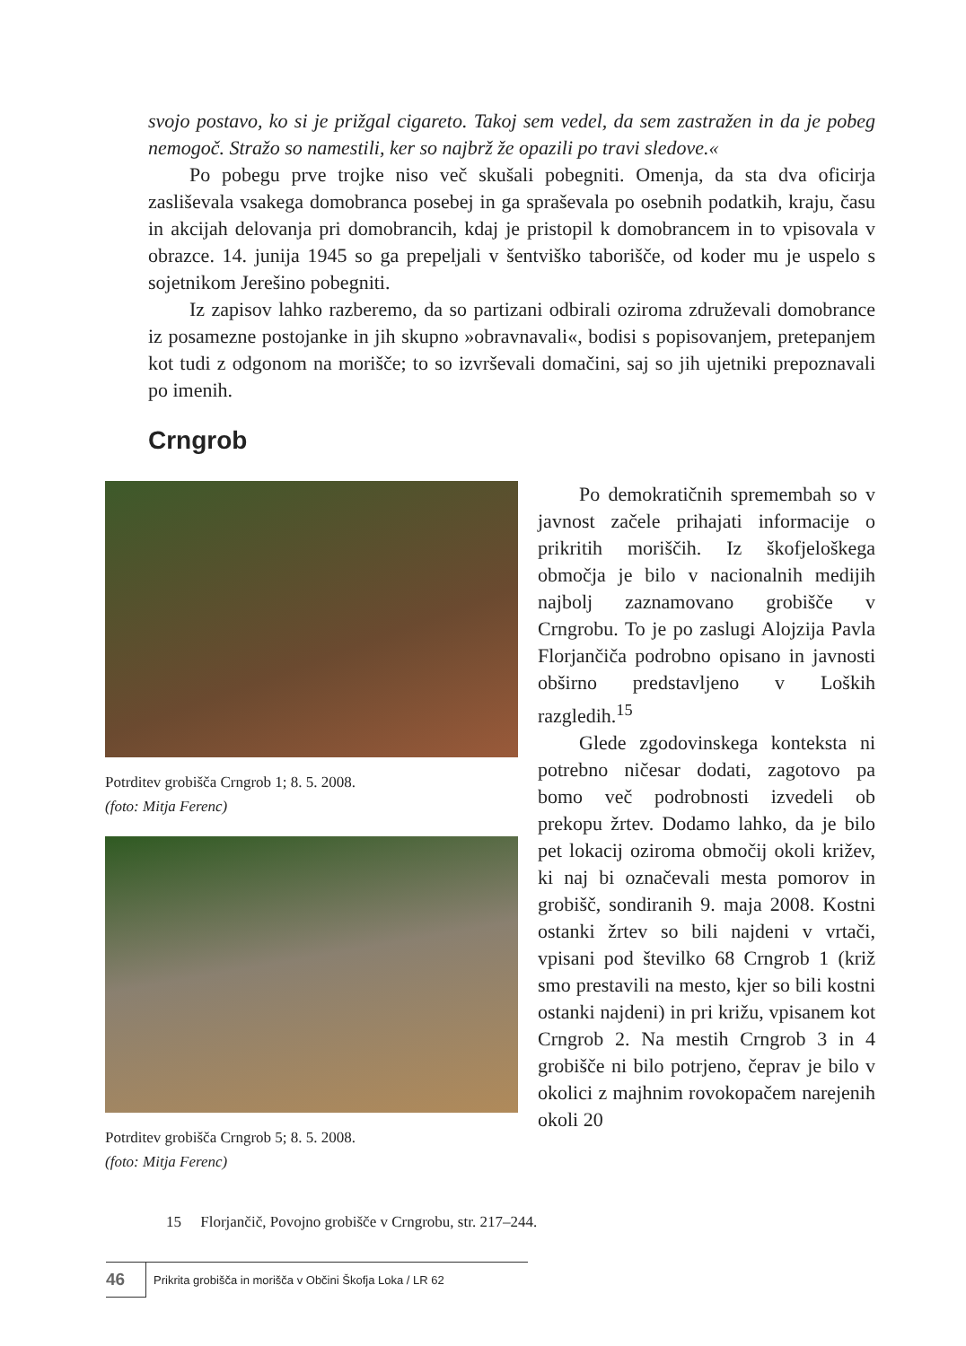svojo postavo, ko si je prižgal cigareto. Takoj sem vedel, da sem zastražen in da je pobeg nemogoč. Stražo so namestili, ker so najbrž že opazili po travi sledove.«
Po pobegu prve trojke niso več skušali pobegniti. Omenja, da sta dva oficirja zasliševala vsakega domobranca posebej in ga spraševala po osebnih podatkih, kraju, času in akcijah delovanja pri domobrancih, kdaj je pristopil k domobrancem in to vpisovala v obrazce. 14. junija 1945 so ga prepeljali v šentviško taborišče, od koder mu je uspelo s sojetnikom Jerešino pobegniti.
Iz zapisov lahko razberemo, da so partizani odbirali oziroma združevali domobrance iz posamezne postojanke in jih skupno »obravnavali«, bodisi s popisovanjem, pretepanjem kot tudi z odgonom na morišče; to so izvrševali domačini, saj so jih ujetniki prepoznavali po imenih.
Crngrob
Potrditev grobišča Crngrob 1; 8. 5. 2008.
(foto: Mitja Ferenc)
Potrditev grobišča Crngrob 5; 8. 5. 2008.
(foto: Mitja Ferenc)
Po demokratičnih spremembah so v javnost začele prihajati informacije o prikritih moriščih. Iz škofjeloškega območja je bilo v nacionalnih medijih najbolj zaznamovano grobišče v Crngrobu. To je po zaslugi Alojzija Pavla Florjančiča podrobno opisano in javnosti obširno predstavljeno v Loških razgledih.<sup>15</sup>
Glede zgodovinskega konteksta ni potrebno ničesar dodati, zagotovo pa bomo več podrobnosti izvedeli ob prekopu žrtev. Dodamo lahko, da je bilo pet lokacij oziroma območij okoli križev, ki naj bi označevali mesta pomorov in grobišč, sondiranih 9. maja 2008. Kostni ostanki žrtev so bili najdeni v vrtači, vpisani pod številko 68 Crngrob 1 (križ smo prestavili na mesto, kjer so bili kostni ostanki najdeni) in pri križu, vpisanem kot Crngrob 2. Na mestih Crngrob 3 in 4 grobišče ni bilo potrjeno, čeprav je bilo v okolici z majhnim rovokopačem narejenih okoli 20
15 Florjančič, Povojno grobišče v Crngrobu, str. 217–244.
46
Prikrita grobišča in morišča v Občini Škofja Loka / LR 62